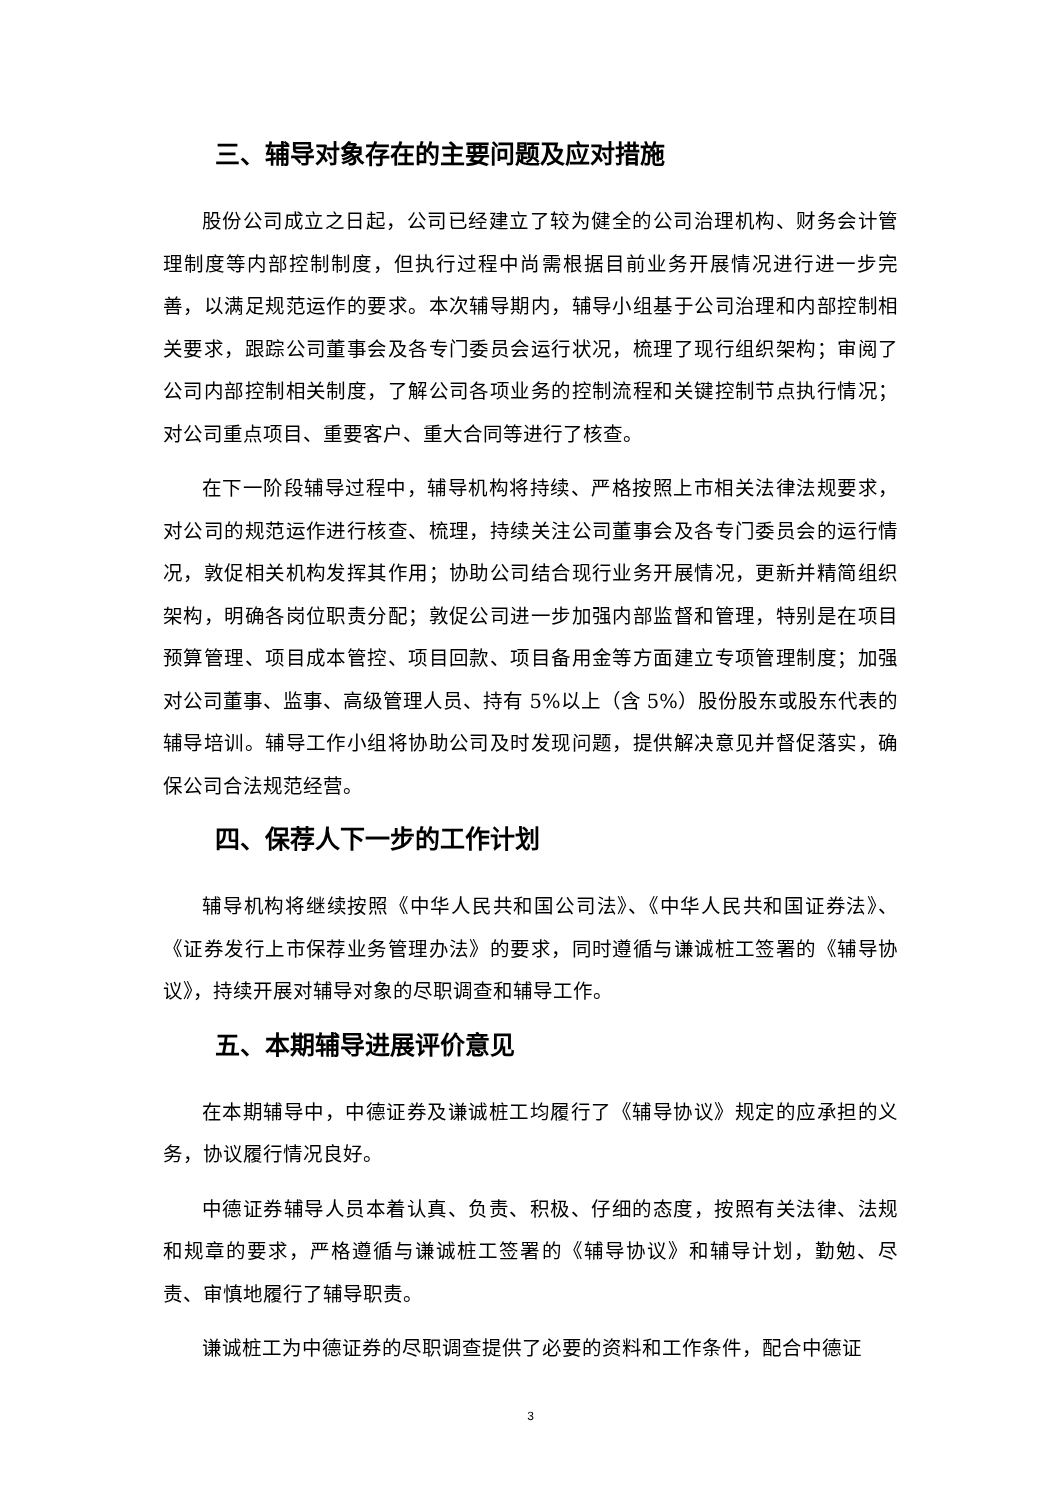三、辅导对象存在的主要问题及应对措施
股份公司成立之日起，公司已经建立了较为健全的公司治理机构、财务会计管理制度等内部控制制度，但执行过程中尚需根据目前业务开展情况进行进一步完善，以满足规范运作的要求。本次辅导期内，辅导小组基于公司治理和内部控制相关要求，跟踪公司董事会及各专门委员会运行状况，梳理了现行组织架构；审阅了公司内部控制相关制度，了解公司各项业务的控制流程和关键控制节点执行情况；对公司重点项目、重要客户、重大合同等进行了核查。
在下一阶段辅导过程中，辅导机构将持续、严格按照上市相关法律法规要求，对公司的规范运作进行核查、梳理，持续关注公司董事会及各专门委员会的运行情况，敦促相关机构发挥其作用；协助公司结合现行业务开展情况，更新并精简组织架构，明确各岗位职责分配；敦促公司进一步加强内部监督和管理，特别是在项目预算管理、项目成本管控、项目回款、项目备用金等方面建立专项管理制度；加强对公司董事、监事、高级管理人员、持有 5%以上（含 5%）股份股东或股东代表的辅导培训。辅导工作小组将协助公司及时发现问题，提供解决意见并督促落实，确保公司合法规范经营。
四、保荐人下一步的工作计划
辅导机构将继续按照《中华人民共和国公司法》、《中华人民共和国证券法》、《证券发行上市保荐业务管理办法》的要求，同时遵循与谦诚桩工签署的《辅导协议》，持续开展对辅导对象的尽职调查和辅导工作。
五、本期辅导进展评价意见
在本期辅导中，中德证券及谦诚桩工均履行了《辅导协议》规定的应承担的义务，协议履行情况良好。
中德证券辅导人员本着认真、负责、积极、仔细的态度，按照有关法律、法规和规章的要求，严格遵循与谦诚桩工签署的《辅导协议》和辅导计划，勤勉、尽责、审慎地履行了辅导职责。
谦诚桩工为中德证券的尽职调查提供了必要的资料和工作条件，配合中德证
3